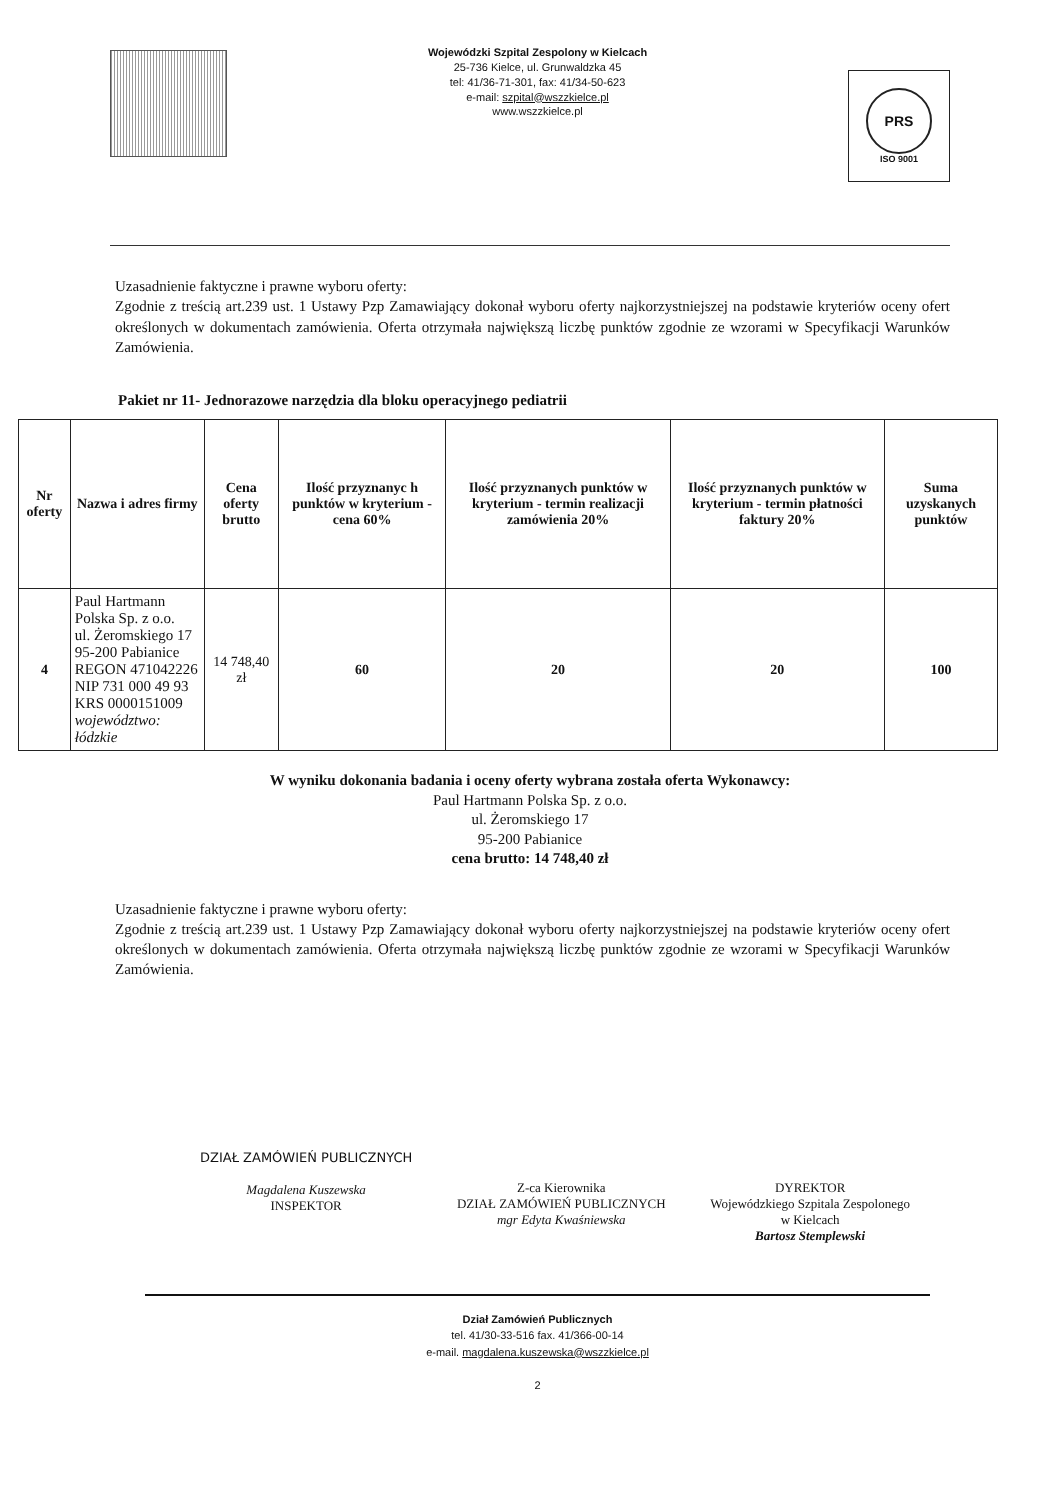Wojewódzki Szpital Zespolony w Kielcach
25-736 Kielce, ul. Grunwaldzka 45
tel: 41/36-71-301, fax: 41/34-50-623
e-mail: szpital@wszzkielce.pl
www.wszzkielce.pl
PRS
ISO 9001
Uzasadnienie faktyczne i prawne wyboru oferty:
Zgodnie z treścią art.239 ust. 1 Ustawy Pzp Zamawiający dokonał wyboru oferty najkorzystniejszej na podstawie kryteriów oceny ofert określonych w dokumentach zamówienia. Oferta otrzymała największą liczbę punktów zgodnie ze wzorami w Specyfikacji Warunków Zamówienia.
Pakiet nr 11- Jednorazowe narzędzia dla bloku operacyjnego pediatrii
| Nr oferty | Nazwa i adres firmy | Cena oferty brutto | Ilość przyznanyc h punktów w kryterium - cena 60% | Ilość przyznanych punktów w kryterium - termin realizacji zamówienia 20% | Ilość przyznanych punktów w kryterium - termin płatności faktury 20% | Suma uzyskanych punktów |
| --- | --- | --- | --- | --- | --- | --- |
| 4 | Paul Hartmann Polska Sp. z o.o. ul. Żeromskiego 17 95-200 Pabianice REGON 471042226 NIP 731 000 49 93 KRS 0000151009 województwo: łódzkie | 14 748,40 zł | 60 | 20 | 20 | 100 |
W wyniku dokonania badania i oceny oferty wybrana została oferta Wykonawcy:
Paul Hartmann Polska Sp. z o.o.
ul. Żeromskiego 17
95-200 Pabianice
cena brutto: 14 748,40 zł
Uzasadnienie faktyczne i prawne wyboru oferty:
Zgodnie z treścią art.239 ust. 1 Ustawy Pzp Zamawiający dokonał wyboru oferty najkorzystniejszej na podstawie kryteriów oceny ofert określonych w dokumentach zamówienia. Oferta otrzymała największą liczbę punktów zgodnie ze wzorami w Specyfikacji Warunków Zamówienia.
DZIAŁ ZAMÓWIEŃ PUBLICZNYCH
Magdalena Kuszewska
INSPEKTOR
Z-ca Kierownika
DZIAŁ ZAMÓWIEŃ PUBLICZNYCH
mgr Edyta Kwaśniewska
DYREKTOR
Wojewódzkiego Szpitala Zespolonego
w Kielcach
Bartosz Stemplewski
Dział Zamówień Publicznych
tel. 41/30-33-516 fax. 41/366-00-14
e-mail. magdalena.kuszewska@wszzkielce.pl
2